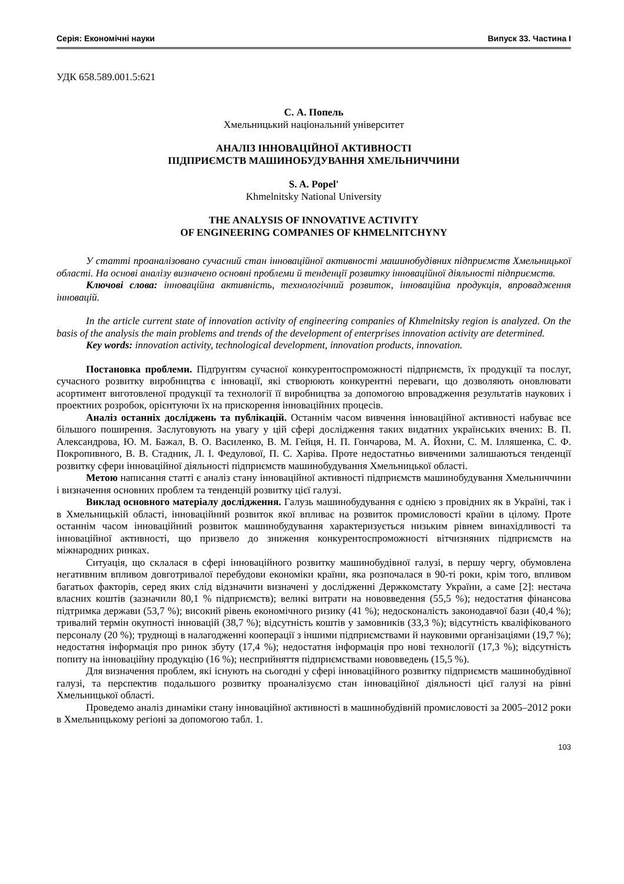Серія: Економічні науки Випуск 33. Частина I
УДК 658.589.001.5:621
С. А. Попель
Хмельницький національний університет
АНАЛІЗ ІННОВАЦІЙНОЇ АКТИВНОСТІ
ПІДПРИЄМСТВ МАШИНОБУДУВАННЯ ХМЕЛЬНИЧЧИНИ
S. A. Popel'
Khmelnitsky National University
THE ANALYSIS OF INNOVATIVE ACTIVITY
OF ENGINEERING COMPANIES OF KHMELNITCHYNY
У статті проаналізовано сучасний стан інноваційної активності машинобудівних підприємств Хмельницької області. На основі аналізу визначено основні проблеми й тенденції розвитку інноваційної діяльності підприємств.
Ключові слова: інноваційна активність, технологічний розвиток, інноваційна продукція, впровадження інновацій.
In the article current state of innovation activity of engineering companies of Khmelnitsky region is analyzed. On the basis of the analysis the main problems and trends of the development of enterprises innovation activity are determined.
Key words: innovation activity, technological development, innovation products, innovation.
Постановка проблеми. Підґрунтям сучасної конкурентоспроможності підприємств, їх продукції та послуг, сучасного розвитку виробництва є інновації, які створюють конкурентні переваги, що дозволяють оновлювати асортимент виготовленої продукції та технології її виробництва за допомогою впровадження результатів наукових і проектних розробок, орієнтуючи їх на прискорення інноваційних процесів.
Аналіз останніх досліджень та публікацій. Останнім часом вивчення інноваційної активності набуває все більшого поширення. Заслуговують на увагу у цій сфері дослідження таких видатних українських вчених: В. П. Александрова, Ю. М. Бажал, В. О. Василенко, В. М. Гейця, Н. П. Гончарова, М. А. Йохни, С. М. Ілляшенка, С. Ф. Покропивного, В. В. Стадник, Л. І. Федулової, П. С. Харіва. Проте недостатньо вивченими залишаються тенденції розвитку сфери інноваційної діяльності підприємств машинобудування Хмельницької області.
Метою написання статті є аналіз стану інноваційної активності підприємств машинобудування Хмельниччини і визначення основних проблем та тенденцій розвитку цієї галузі.
Виклад основного матеріалу дослідження. Галузь машинобудування є однією з провідних як в Україні, так і в Хмельницькій області, інноваційний розвиток якої впливає на розвиток промисловості країни в цілому. Проте останнім часом інноваційний розвиток машинобудування характеризується низьким рівнем винахідливості та інноваційної активності, що призвело до зниження конкурентоспроможності вітчизняних підприємств на міжнародних ринках.
Ситуація, що склалася в сфері інноваційного розвитку машинобудівної галузі, в першу чергу, обумовлена негативним впливом довготривалої перебудови економіки країни, яка розпочалася в 90-ті роки, крім того, впливом багатьох факторів, серед яких слід відзначити визначені у дослідженні Держкомстату України, а саме [2]: нестача власних коштів (зазначили 80,1 % підприємств); великі витрати на нововведення (55,5 %); недостатня фінансова підтримка держави (53,7 %); високий рівень економічного ризику (41 %); недосконалість законодавчої бази (40,4 %); тривалий термін окупності інновацій (38,7 %); відсутність коштів у замовників (33,3 %); відсутність кваліфікованого персоналу (20 %); труднощі в налагодженні кооперації з іншими підприємствами й науковими організаціями (19,7 %); недостатня інформація про ринок збуту (17,4 %); недостатня інформація про нові технології (17,3 %); відсутність попиту на інноваційну продукцію (16 %); несприйняття підприємствами нововведень (15,5 %).
Для визначення проблем, які існують на сьогодні у сфері інноваційного розвитку підприємств машинобудівної галузі, та перспектив подальшого розвитку проаналізуємо стан інноваційної діяльності цієї галузі на рівні Хмельницької області.
Проведемо аналіз динаміки стану інноваційної активності в машинобудівній промисловості за 2005–2012 роки в Хмельницькому регіоні за допомогою табл. 1.
103